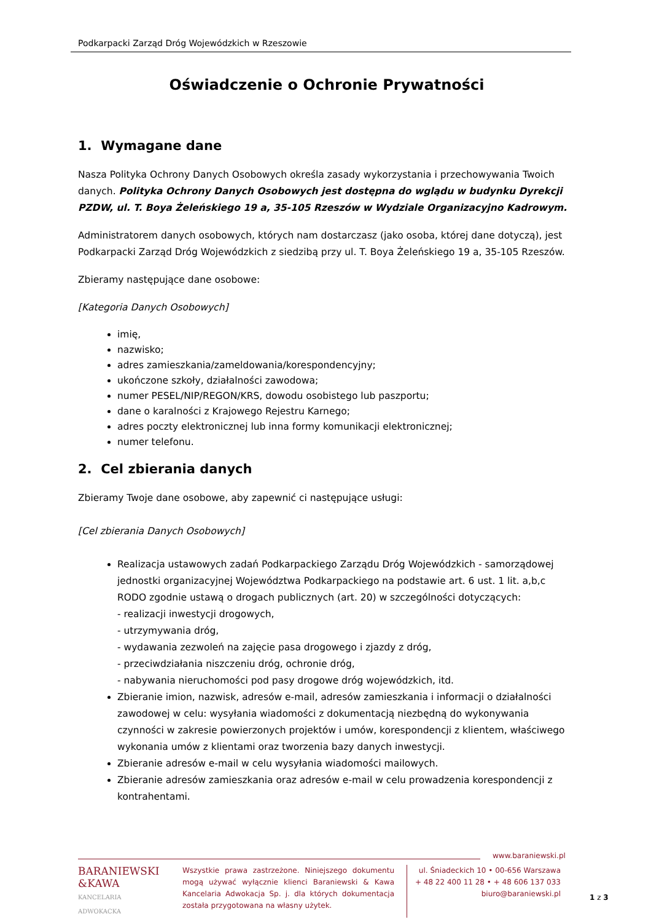Podkarpacki Zarząd Dróg Wojewódzkich w Rzeszowie
Oświadczenie o Ochronie Prywatności
1. Wymagane dane
Nasza Polityka Ochrony Danych Osobowych określa zasady wykorzystania i przechowywania Twoich danych. Polityka Ochrony Danych Osobowych jest dostępna do wglądu w budynku Dyrekcji PZDW, ul. T. Boya Żeleńskiego 19 a, 35-105 Rzeszów w Wydziale Organizacyjno Kadrowym.
Administratorem danych osobowych, których nam dostarczasz (jako osoba, której dane dotyczą), jest Podkarpacki Zarząd Dróg Wojewódzkich z siedzibą przy ul. T. Boya Żeleńskiego 19 a, 35-105 Rzeszów.
Zbieramy następujące dane osobowe:
[Kategoria Danych Osobowych]
imię,
nazwisko;
adres zamieszkania/zameldowania/korespondencyjny;
ukończone szkoły, działalności zawodowa;
numer PESEL/NIP/REGON/KRS, dowodu osobistego lub paszportu;
dane o karalności z Krajowego Rejestru Karnego;
adres poczty elektronicznej lub inna formy komunikacji elektronicznej;
numer telefonu.
2. Cel zbierania danych
Zbieramy Twoje dane osobowe, aby zapewnić ci następujące usługi:
[Cel zbierania Danych Osobowych]
Realizacja ustawowych zadań Podkarpackiego Zarządu Dróg Wojewódzkich - samorządowej jednostki organizacyjnej Województwa Podkarpackiego na podstawie art. 6 ust. 1 lit. a,b,c RODO zgodnie ustawą o drogach publicznych (art. 20) w szczególności dotyczących:
- realizacji inwestycji drogowych,
- utrzymywania dróg,
- wydawania zezwoleń na zajęcie pasa drogowego i zjazdy z dróg,
- przeciwdziałania niszczeniu dróg, ochronie dróg,
- nabywania nieruchomości pod pasy drogowe dróg wojewódzkich, itd.
Zbieranie imion, nazwisk, adresów e-mail, adresów zamieszkania i informacji o działalności zawodowej w celu: wysyłania wiadomości z dokumentacją niezbędną do wykonywania czynności w zakresie powierzonych projektów i umów, korespondencji z klientem, właściwego wykonania umów z klientami oraz tworzenia bazy danych inwestycji.
Zbieranie adresów e-mail w celu wysyłania wiadomości mailowych.
Zbieranie adresów zamieszkania oraz adresów e-mail w celu prowadzenia korespondencji z kontrahentami.
www.baraniewski.pl
BARANIEWSKI
&KAWA
KANCELARIA
ADWOKACKA
Wszystkie prawa zastrzeżone. Niniejszego dokumentu mogą używać wyłącznie klienci Baraniewski & Kawa Kancelaria Adwokacja Sp. j. dla których dokumentacja została przygotowana na własny użytek.
ul. Śniadeckich 10 • 00-656 Warszawa
+ 48 22 400 11 28 • + 48 606 137 033
biuro@baraniewski.pl
1 z 3